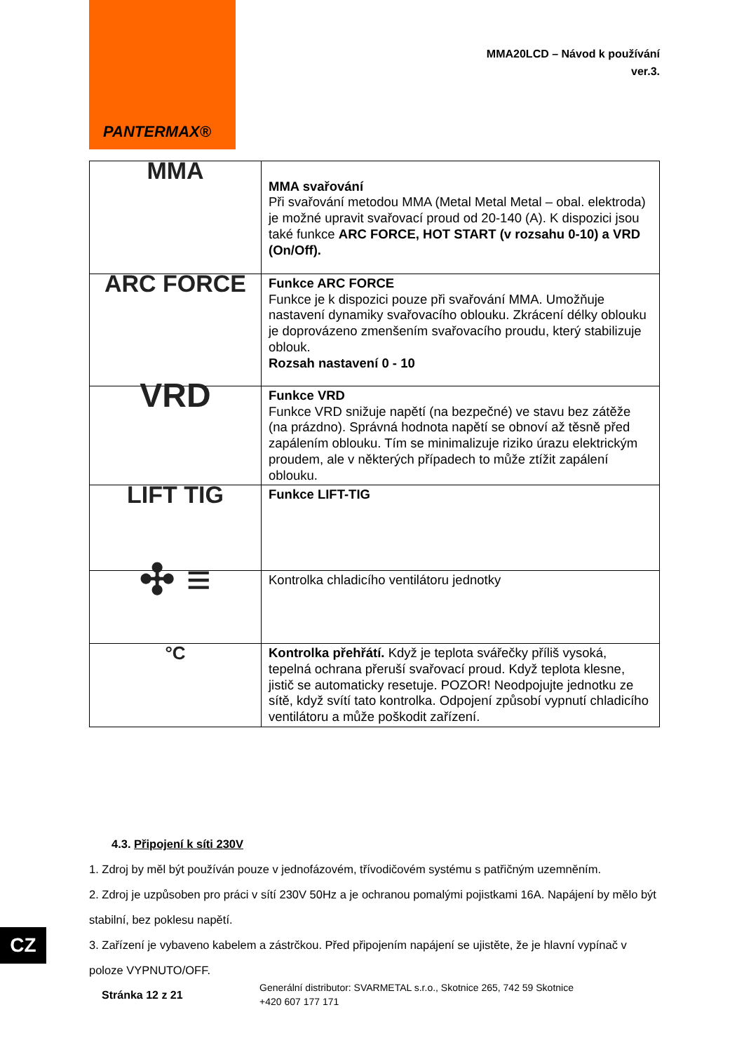PANTERMAX®
MMA20LCD – Návod k používání
ver.3.
| MMA | MMA svařování Při svařování metodou MMA (Metal Metal Metal – obal. elektroda) je možné upravit svařovací proud od 20-140 (A). K dispozici jsou také funkce ARC FORCE, HOT START (v rozsahu 0-10) a VRD (On/Off). |
| ARC FORCE | Funkce ARC FORCE Funkce je k dispozici pouze při svařování MMA. Umožňuje nastavení dynamiky svařovacího oblouku. Zkrácení délky oblouku je doprovázeno zmenšením svařovacího proudu, který stabilizuje oblouk. Rozsah nastavení 0 - 10 |
| VRD | Funkce VRD Funkce VRD snižuje napětí (na bezpečné) ve stavu bez zátěže (na prázdno). Správná hodnota napětí se obnoví až těsně před zapálením oblouku. Tím se minimalizuje riziko úrazu elektrickým proudem, ale v některých případech to může ztížit zapálení oblouku. |
| LIFT TIG | Funkce LIFT-TIG |
| ✣ ≡ | Kontrolka chladicího ventilátoru jednotky |
| °C | Kontrolka přehřátí. Když je teplota svářečky příliš vysoká, tepelná ochrana přeruší svařovací proud. Když teplota klesne, jistič se automaticky resetuje. POZOR! Neodpojujte jednotku ze sítě, když svítí tato kontrolka. Odpojení způsobí vypnutí chladicího ventilátoru a může poškodit zařízení. |
4.3. Připojení k síti 230V
1. Zdroj by měl být používán pouze v jednofázovém, třívodičovém systému s patřičným uzemněním.
2. Zdroj je uzpůsoben pro práci v sítí 230V 50Hz a je ochranou pomalými pojistkami 16A. Napájení by mělo být stabilní, bez poklesu napětí.
3. Zařízení je vybaveno kabelem a zástrčkou. Před připojením napájení se ujistěte, že je hlavní vypínač v poloze VYPNUTO/OFF.
CZ
Stránka 12 z 21
Generální distributor: SVARMETAL s.r.o., Skotnice 265, 742 59 Skotnice
+420 607 177 171